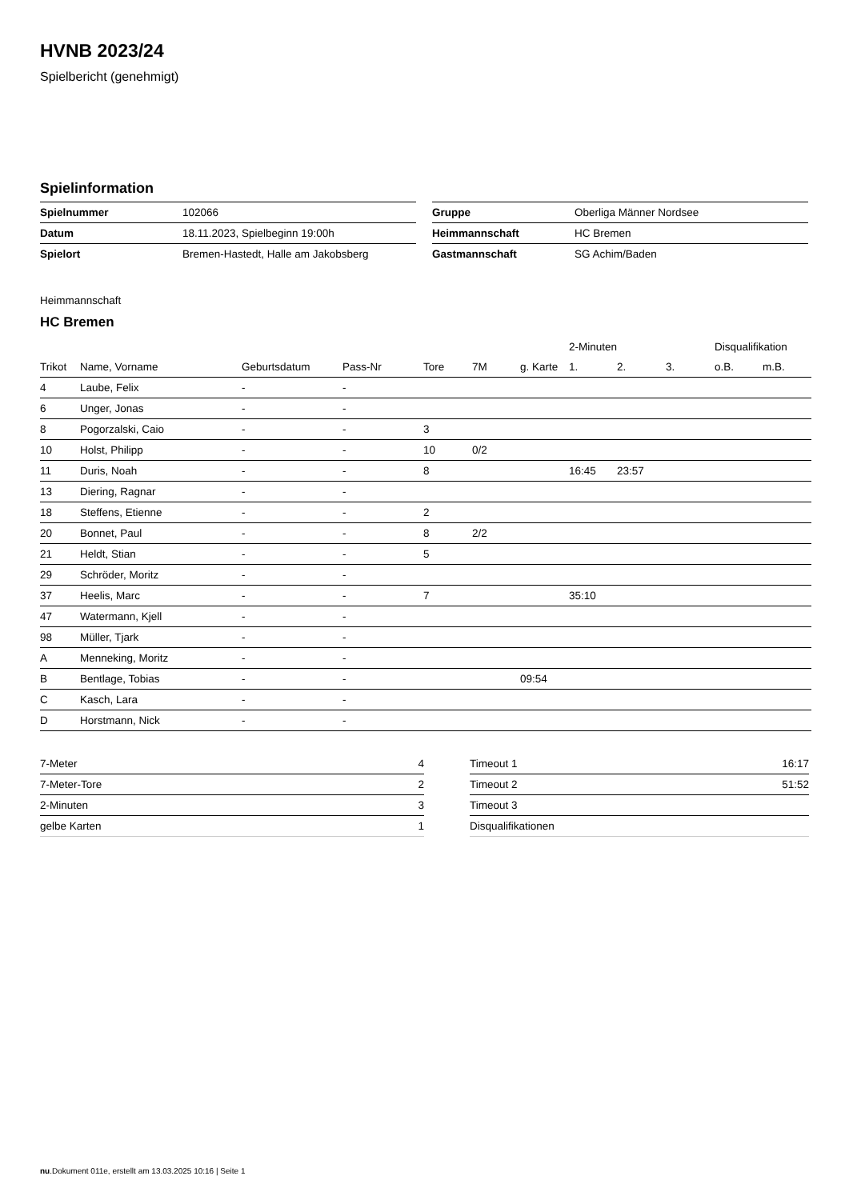HVNB 2023/24
Spielbericht (genehmigt)
Spielinformation
| Spielnummer | 102066 |
| Datum | 18.11.2023, Spielbeginn 19:00h |
| Spielort | Bremen-Hastedt, Halle am Jakobsberg |
| Gruppe | Oberliga Männer Nordsee |
| Heimmannschaft | HC Bremen |
| Gastmannschaft | SG Achim/Baden |
Heimmannschaft
HC Bremen
| | | | | | | | 2-Minuten | | | Disqualifikation | |
| --- | --- | --- | --- | --- | --- | --- | --- | --- | --- | --- | --- |
| Trikot | Name, Vorname | Geburtsdatum | Pass-Nr | Tore | 7M | g. Karte | 1. | 2. | 3. | o.B. | m.B. |
| 4 | Laube, Felix | - | - | | | | | | | | |
| 6 | Unger, Jonas | - | - | | | | | | | | |
| 8 | Pogorzalski, Caio | - | - | 3 | | | | | | | |
| 10 | Holst, Philipp | - | - | 10 | 0/2 | | | | | | |
| 11 | Duris, Noah | - | - | 8 | | | 16:45 | 23:57 | | | |
| 13 | Diering, Ragnar | - | - | | | | | | | | |
| 18 | Steffens, Etienne | - | - | 2 | | | | | | | |
| 20 | Bonnet, Paul | - | - | 8 | 2/2 | | | | | | |
| 21 | Heldt, Stian | - | - | 5 | | | | | | | |
| 29 | Schröder, Moritz | - | - | | | | | | | | |
| 37 | Heelis, Marc | - | - | 7 | | | 35:10 | | | | |
| 47 | Watermann, Kjell | - | - | | | | | | | | |
| 98 | Müller, Tjark | - | - | | | | | | | | |
| A | Menneking, Moritz | - | - | | | | | | | | |
| B | Bentlage, Tobias | - | - | | | 09:54 | | | | | |
| C | Kasch, Lara | - | - | | | | | | | | |
| D | Horstmann, Nick | - | - | | | | | | | | |
| 7-Meter | 4 |
| 7-Meter-Tore | 2 |
| 2-Minuten | 3 |
| gelbe Karten | 1 |
| Timeout 1 | 16:17 |
| Timeout 2 | 51:52 |
| Timeout 3 | |
| Disqualifikationen | |
nu.Dokument 011e, erstellt am 13.03.2025 10:16 | Seite 1